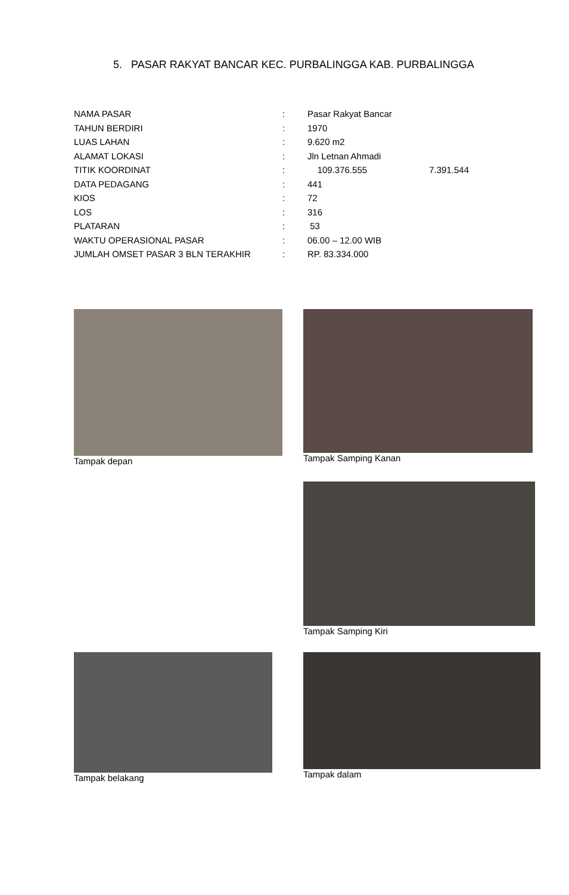5. PASAR RAKYAT BANCAR KEC. PURBALINGGA KAB. PURBALINGGA
| NAMA PASAR | : | Pasar Rakyat Bancar |
| TAHUN BERDIRI | : | 1970 |
| LUAS LAHAN | : | 9.620 m2 |
| ALAMAT LOKASI | : | Jln Letnan Ahmadi |
| TITIK KOORDINAT | : | 109.376.555 7.391.544 |
| DATA PEDAGANG | : | 441 |
| KIOS | : | 72 |
| LOS | : | 316 |
| PLATARAN | : | 53 |
| WAKTU OPERASIONAL PASAR | : | 06.00 – 12.00 WIB |
| JUMLAH OMSET PASAR 3 BLN TERAKHIR | : | RP. 83.334.000 |
Tampak depan Tampak Samping Kanan
Tampak Samping Kiri
Tampak belakang Tampak dalam